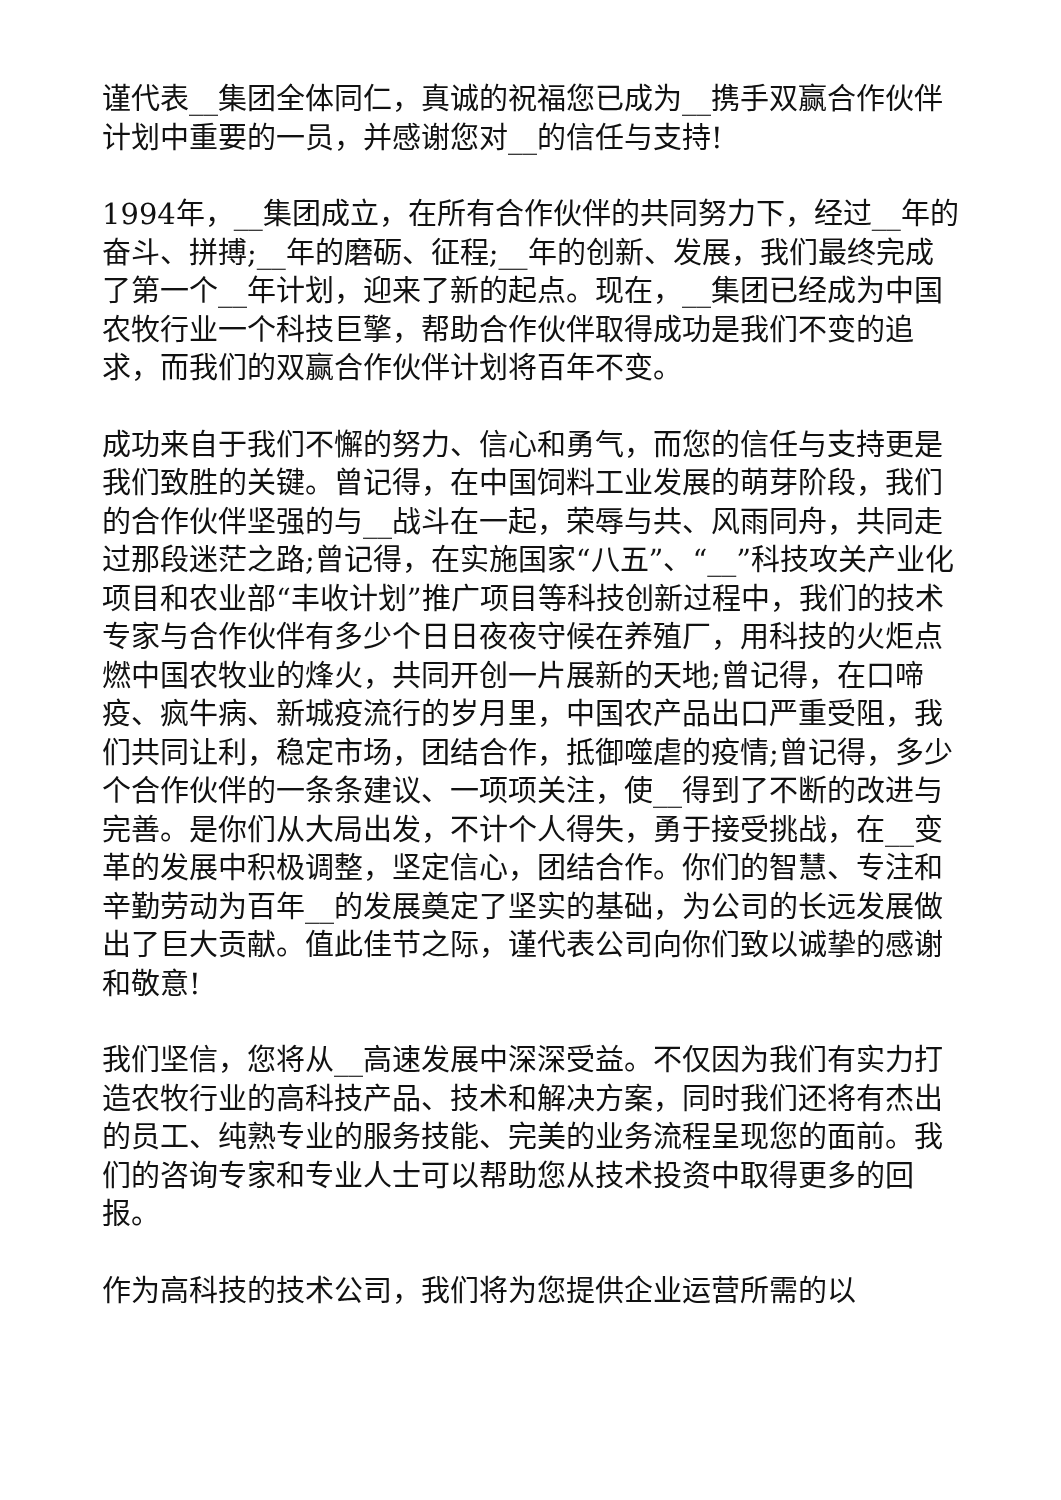谨代表__集团全体同仁，真诚的祝福您已成为__携手双赢合作伙伴计划中重要的一员，并感谢您对__的信任与支持!
1994年，__集团成立，在所有合作伙伴的共同努力下，经过__年的奋斗、拼搏;__年的磨砺、征程;__年的创新、发展，我们最终完成了第一个__年计划，迎来了新的起点。现在，__集团已经成为中国农牧行业一个科技巨擎，帮助合作伙伴取得成功是我们不变的追求，而我们的双赢合作伙伴计划将百年不变。
成功来自于我们不懈的努力、信心和勇气，而您的信任与支持更是我们致胜的关键。曾记得，在中国饲料工业发展的萌芽阶段，我们的合作伙伴坚强的与__战斗在一起，荣辱与共、风雨同舟，共同走过那段迷茫之路;曾记得，在实施国家“八五”、“__”科技攻关产业化项目和农业部“丰收计划”推广项目等科技创新过程中，我们的技术专家与合作伙伴有多少个日日夜夜守候在养殖厂，用科技的火炬点燃中国农牧业的烽火，共同开创一片展新的天地;曾记得，在口啼疫、疯牛病、新城疫流行的岁月里，中国农产品出口严重受阻，我们共同让利，稳定市场，团结合作，抵御噬虐的疫情;曾记得，多少个合作伙伴的一条条建议、一项项关注，使__得到了不断的改进与完善。是你们从大局出发，不计个人得失，勇于接受挑战，在__变革的发展中积极调整，坚定信心，团结合作。你们的智慧、专注和辛勤劳动为百年__的发展奠定了坚实的基础，为公司的长远发展做出了巨大贡献。值此佳节之际，谨代表公司向你们致以诚挚的感谢和敬意!
我们坚信，您将从__高速发展中深深受益。不仅因为我们有实力打造农牧行业的高科技产品、技术和解决方案，同时我们还将有杰出的员工、纯熟专业的服务技能、完美的业务流程呈现您的面前。我们的咨询专家和专业人士可以帮助您从技术投资中取得更多的回报。
作为高科技的技术公司，我们将为您提供企业运营所需的以